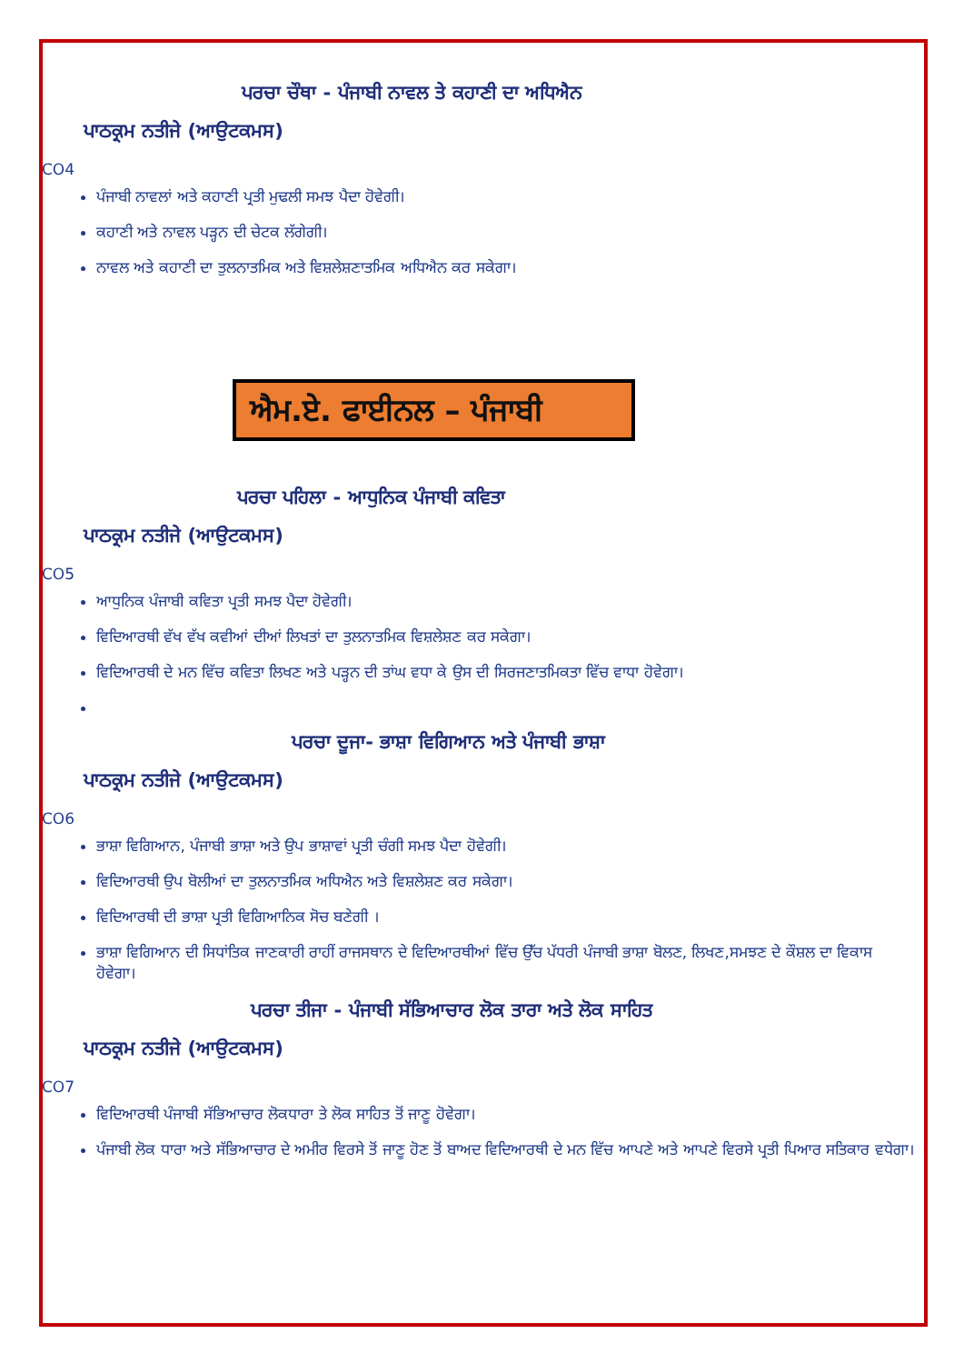ਪਰਚਾ ਚੌਥਾ - ਪੰਜਾਬੀ ਨਾਵਲ ਤੇ ਕਹਾਣੀ ਦਾ ਅਧਿਐਨ
ਪਾਠਕ੍ਰਮ ਨਤੀਜੇ (ਆਉਟਕਮਸ)
CO4
ਪੰਜਾਬੀ ਨਾਵਲਾਂ ਅਤੇ ਕਹਾਣੀ ਪ੍ਰਤੀ ਮੁਢਲੀ ਸਮਝ ਪੈਦਾ ਹੋਵੇਗੀ।
ਕਹਾਣੀ ਅਤੇ ਨਾਵਲ ਪੜ੍ਹਨ ਦੀ ਚੇਟਕ ਲੱਗੇਗੀ।
ਨਾਵਲ ਅਤੇ ਕਹਾਣੀ ਦਾ ਤੁਲਨਾਤਮਿਕ ਅਤੇ ਵਿਸ਼ਲੇਸ਼ਣਾਤਮਿਕ ਅਧਿਐਨ ਕਰ ਸਕੇਗਾ।
ਐਮ.ਏ. ਫਾਈਨਲ – ਪੰਜਾਬੀ
ਪਰਚਾ ਪਹਿਲਾ - ਆਧੁਨਿਕ ਪੰਜਾਬੀ ਕਵਿਤਾ
ਪਾਠਕ੍ਰਮ ਨਤੀਜੇ (ਆਉਟਕਮਸ)
CO5
ਆਧੁਨਿਕ ਪੰਜਾਬੀ ਕਵਿਤਾ ਪ੍ਰਤੀ ਸਮਝ ਪੈਦਾ ਹੋਵੇਗੀ।
ਵਿਦਿਆਰਥੀ ਵੱਖ ਵੱਖ ਕਵੀਆਂ ਦੀਆਂ ਲਿਖਤਾਂ ਦਾ ਤੁਲਨਾਤਮਿਕ ਵਿਸ਼ਲੇਸ਼ਣ ਕਰ ਸਕੇਗਾ।
ਵਿਦਿਆਰਥੀ ਦੇ ਮਨ ਵਿੱਚ ਕਵਿਤਾ ਲਿਖਣ ਅਤੇ ਪੜ੍ਹਨ ਦੀ ਤਾਂਘ ਵਧਾ ਕੇ ਉਸ ਦੀ ਸਿਰਜਣਾਤਮਿਕਤਾ ਵਿੱਚ ਵਾਧਾ ਹੋਵੇਗਾ।
ਪਰਚਾ ਦੂਜਾ- ਭਾਸ਼ਾ ਵਿਗਿਆਨ ਅਤੇ ਪੰਜਾਬੀ ਭਾਸ਼ਾ
ਪਾਠਕ੍ਰਮ ਨਤੀਜੇ (ਆਉਟਕਮਸ)
CO6
ਭਾਸ਼ਾ ਵਿਗਿਆਨ, ਪੰਜਾਬੀ ਭਾਸ਼ਾ ਅਤੇ ਉਪ ਭਾਸ਼ਾਵਾਂ ਪ੍ਰਤੀ ਚੰਗੀ ਸਮਝ ਪੈਦਾ ਹੋਵੇਗੀ।
ਵਿਦਿਆਰਥੀ ਉਪ ਬੋਲੀਆਂ ਦਾ ਤੁਲਨਾਤਮਿਕ ਅਧਿਐਨ ਅਤੇ ਵਿਸ਼ਲੇਸ਼ਣ ਕਰ ਸਕੇਗਾ।
ਵਿਦਿਆਰਥੀ ਦੀ ਭਾਸ਼ਾ ਪ੍ਰਤੀ ਵਿਗਿਆਨਿਕ ਸੋਚ ਬਣੇਗੀ ।
ਭਾਸ਼ਾ ਵਿਗਿਆਨ ਦੀ ਸਿਧਾਂਤਿਕ ਜਾਣਕਾਰੀ ਰਾਹੀਂ ਰਾਜਸਥਾਨ ਦੇ ਵਿਦਿਆਰਥੀਆਂ ਵਿੱਚ ਉੱਚ ਪੱਧਰੀ ਪੰਜਾਬੀ ਭਾਸ਼ਾ ਬੋਲਣ, ਲਿਖਣ,ਸਮਝਣ ਦੇ ਕੌਸ਼ਲ ਦਾ ਵਿਕਾਸ ਹੋਵੇਗਾ।
ਪਰਚਾ ਤੀਜਾ - ਪੰਜਾਬੀ ਸੱਭਿਆਚਾਰ ਲੋਕ ਤਾਰਾ ਅਤੇ ਲੋਕ ਸਾਹਿਤ
ਪਾਠਕ੍ਰਮ ਨਤੀਜੇ (ਆਉਟਕਮਸ)
CO7
ਵਿਦਿਆਰਥੀ ਪੰਜਾਬੀ ਸੱਭਿਆਚਾਰ ਲੋਕਧਾਰਾ ਤੇ ਲੋਕ ਸਾਹਿਤ ਤੋਂ ਜਾਣੂ ਹੋਵੇਗਾ।
ਪੰਜਾਬੀ ਲੋਕ ਧਾਰਾ ਅਤੇ ਸੱਭਿਆਚਾਰ ਦੇ ਅਮੀਰ ਵਿਰਸੇ ਤੋਂ ਜਾਣੂ ਹੋਣ ਤੋਂ ਬਾਅਦ ਵਿਦਿਆਰਥੀ ਦੇ ਮਨ ਵਿੱਚ ਆਪਣੇ ਅਤੇ ਆਪਣੇ ਵਿਰਸੇ ਪ੍ਰਤੀ ਪਿਆਰ ਸਤਿਕਾਰ ਵਧੇਗਾ।